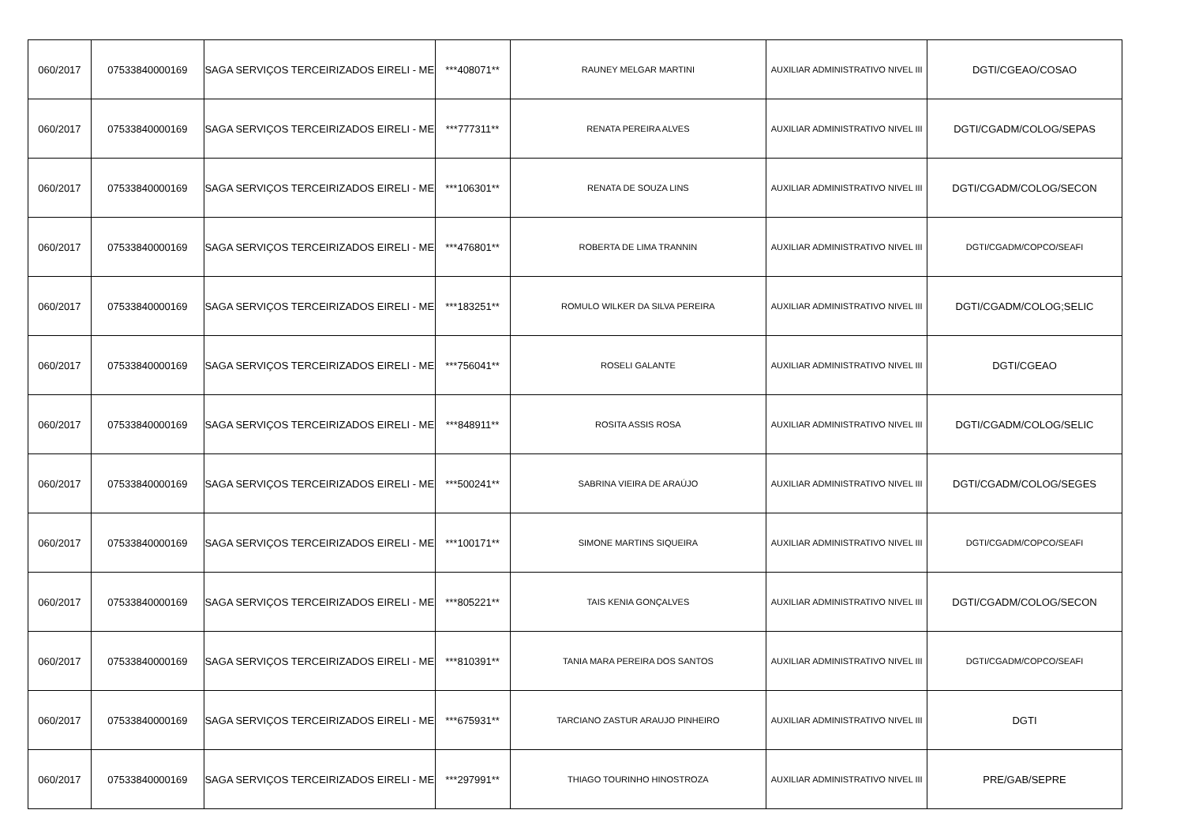| 060/2017 | 07533840000169 | SAGA SERVIÇOS TERCEIRIZADOS EIRELI - ME | ***408071** | RAUNEY MELGAR MARTINI | AUXILIAR ADMINISTRATIVO NIVEL III | DGTI/CGEAO/COSAO |
| 060/2017 | 07533840000169 | SAGA SERVIÇOS TERCEIRIZADOS EIRELI - ME | ***777311** | RENATA PEREIRA ALVES | AUXILIAR ADMINISTRATIVO NIVEL III | DGTI/CGADM/COLOG/SEPAS |
| 060/2017 | 07533840000169 | SAGA SERVIÇOS TERCEIRIZADOS EIRELI - ME | ***106301** | RENATA DE SOUZA LINS | AUXILIAR ADMINISTRATIVO NIVEL III | DGTI/CGADM/COLOG/SECON |
| 060/2017 | 07533840000169 | SAGA SERVIÇOS TERCEIRIZADOS EIRELI - ME | ***476801** | ROBERTA DE LIMA TRANNIN | AUXILIAR ADMINISTRATIVO NIVEL III | DGTI/CGADM/COPCO/SEAFI |
| 060/2017 | 07533840000169 | SAGA SERVIÇOS TERCEIRIZADOS EIRELI - ME | ***183251** | ROMULO WILKER DA SILVA PEREIRA | AUXILIAR ADMINISTRATIVO NIVEL III | DGTI/CGADM/COLOG;SELIC |
| 060/2017 | 07533840000169 | SAGA SERVIÇOS TERCEIRIZADOS EIRELI - ME | ***756041** | ROSELI GALANTE | AUXILIAR ADMINISTRATIVO NIVEL III | DGTI/CGEAO |
| 060/2017 | 07533840000169 | SAGA SERVIÇOS TERCEIRIZADOS EIRELI - ME | ***848911** | ROSITA ASSIS ROSA | AUXILIAR ADMINISTRATIVO NIVEL III | DGTI/CGADM/COLOG/SELIC |
| 060/2017 | 07533840000169 | SAGA SERVIÇOS TERCEIRIZADOS EIRELI - ME | ***500241** | SABRINA VIEIRA DE ARAÚJO | AUXILIAR ADMINISTRATIVO NIVEL III | DGTI/CGADM/COLOG/SEGES |
| 060/2017 | 07533840000169 | SAGA SERVIÇOS TERCEIRIZADOS EIRELI - ME | ***100171** | SIMONE MARTINS SIQUEIRA | AUXILIAR ADMINISTRATIVO NIVEL III | DGTI/CGADM/COPCO/SEAFI |
| 060/2017 | 07533840000169 | SAGA SERVIÇOS TERCEIRIZADOS EIRELI - ME | ***805221** | TAIS KENIA GONÇALVES | AUXILIAR ADMINISTRATIVO NIVEL III | DGTI/CGADM/COLOG/SECON |
| 060/2017 | 07533840000169 | SAGA SERVIÇOS TERCEIRIZADOS EIRELI - ME | ***810391** | TANIA MARA PEREIRA DOS SANTOS | AUXILIAR ADMINISTRATIVO NIVEL III | DGTI/CGADM/COPCO/SEAFI |
| 060/2017 | 07533840000169 | SAGA SERVIÇOS TERCEIRIZADOS EIRELI - ME | ***675931** | TARCIANO ZASTUR ARAUJO PINHEIRO | AUXILIAR ADMINISTRATIVO NIVEL III | DGTI |
| 060/2017 | 07533840000169 | SAGA SERVIÇOS TERCEIRIZADOS EIRELI - ME | ***297991** | THIAGO TOURINHO HINOSTROZA | AUXILIAR ADMINISTRATIVO NIVEL III | PRE/GAB/SEPRE |